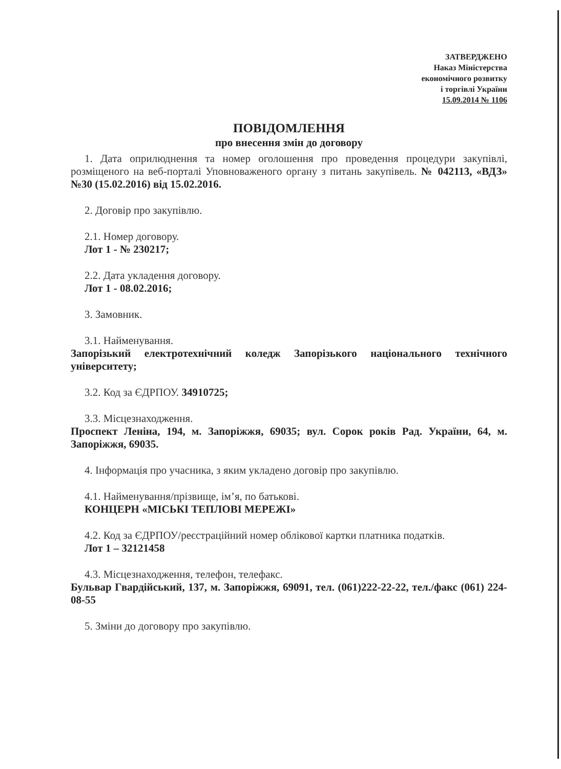ЗАТВЕРДЖЕНО
Наказ Міністерства
економічного розвитку
і торгівлі України
15.09.2014 № 1106
ПОВІДОМЛЕННЯ
про внесення змін до договору
1. Дата оприлюднення та номер оголошення про проведення процедури закупівлі, розміщеного на веб-порталі Уповноваженого органу з питань закупівель. № 042113, «ВДЗ» №30 (15.02.2016) від 15.02.2016.
2. Договір про закупівлю.
2.1. Номер договору.
Лот 1 - № 230217;
2.2. Дата укладення договору.
Лот 1 - 08.02.2016;
3. Замовник.
3.1. Найменування.
Запорізький електротехнічний коледж Запорізького національного технічного університету;
3.2. Код за ЄДРПОУ. 34910725;
3.3. Місцезнаходження.
Проспект Леніна, 194, м. Запоріжжя, 69035; вул. Сорок років Рад. України, 64, м. Запоріжжя, 69035.
4. Інформація про учасника, з яким укладено договір про закупівлю.
4.1. Найменування/прізвище, ім’я, по батькові.
КОНЦЕРН «МІСЬКІ ТЕПЛОВІ МЕРЕЖІ»
4.2. Код за ЄДРПОУ/реєстраційний номер облікової картки платника податків.
Лот 1 – 32121458
4.3. Місцезнаходження, телефон, телефакс.
Бульвар Гвардійський, 137, м. Запоріжжя, 69091, тел. (061)222-22-22, тел./факс (061) 224-08-55
5. Зміни до договору про закупівлю.